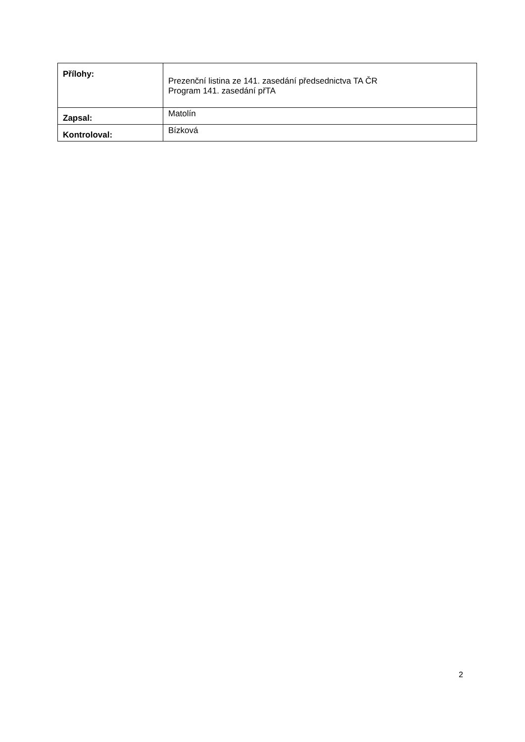| Přílohy: | Prezenční listina ze 141. zasedání předsednictva TA ČR Program 141. zasedání přTA |
| Zapsal: | Matolín |
| Kontroloval: | Bízková |
2